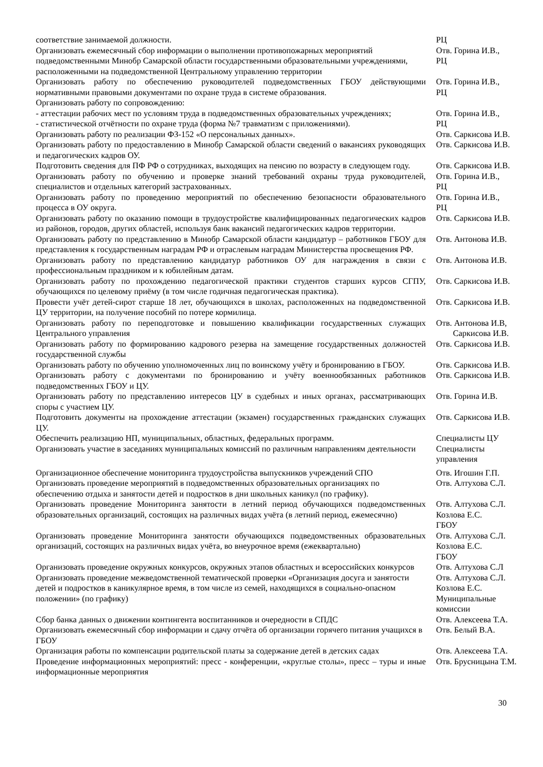| соответствие занимаемой должности. | РЦ |
| Организовать ежемесячный сбор информации о выполнении противопожарных мероприятий подведомственными Минобр Самарской области государственными образовательными учреждениями, расположенными на подведомственной Центральному управлению территории | Отв. Горина И.В., РЦ |
| Организовать работу по обеспечению руководителей подведомственных ГБОУ действующими нормативными правовыми документами по охране труда в системе образования. | Отв. Горина И.В., РЦ |
| Организовать работу по сопровождению: - аттестации рабочих мест по условиям труда в подведомственных образовательных учреждениях; - статистической отчётности по охране труда (форма №7 травматизм с приложениями). | Отв. Горина И.В., РЦ |
| Организовать работу по реализации ФЗ-152 «О персональных данных». | Отв. Саркисова И.В. |
| Организовать работу по предоставлению в Минобр Самарской области сведений о вакансиях руководящих и педагогических кадров ОУ. | Отв. Саркисова И.В. |
| Подготовить сведения для ПФ РФ о сотрудниках, выходящих на пенсию по возрасту в следующем году. | Отв. Саркисова И.В. |
| Организовать работу по обучению и проверке знаний требований охраны труда руководителей, специалистов и отдельных категорий застрахованных. | Отв. Горина И.В., РЦ |
| Организовать работу по проведению мероприятий по обеспечению безопасности образовательного процесса в ОУ округа. | Отв. Горина И.В., РЦ |
| Организовать работу по оказанию помощи в трудоустройстве квалифицированных педагогических кадров из районов, городов, других областей, используя банк вакансий педагогических кадров территории. | Отв. Саркисова И.В. |
| Организовать работу по представлению в Минобр Самарской области кандидатур – работников ГБОУ для представления к государственным наградам РФ и отраслевым наградам Министерства просвещения РФ. | Отв. Антонова И.В. |
| Организовать работу по представлению кандидатур работников ОУ для награждения в связи с профессиональным праздником и к юбилейным датам. | Отв. Антонова И.В. |
| Организовать работу по прохождению педагогической практики студентов старших курсов СГПУ, обучающихся по целевому приёму (в том числе годичная педагогическая практика). | Отв. Саркисова И.В. |
| Провести учёт детей-сирот старше 18 лет, обучающихся в школах, расположенных на подведомственной ЦУ территории, на получение пособий по потере кормилица. | Отв. Саркисова И.В. |
| Организовать работу по переподготовке и повышению квалификации государственных служащих Центрального управления | Отв. Антонова И.В, Саркисова И.В. |
| Организовать работу по формированию кадрового резерва на замещение государственных должностей государственной службы | Отв. Саркисова И.В. |
| Организовать работу по обучению уполномоченных лиц по воинскому учёту и бронированию в ГБОУ. | Отв. Саркисова И.В. |
| Организовать работу с документами по бронированию и учёту военнообязанных работников подведомственных ГБОУ и ЦУ. | Отв. Саркисова И.В. |
| Организовать работу по представлению интересов ЦУ в судебных и иных органах, рассматривающих споры с участием ЦУ. | Отв. Горина И.В. |
| Подготовить документы на прохождение аттестации (экзамен) государственных гражданских служащих ЦУ. | Отв. Саркисова И.В. |
| Обеспечить реализацию НП, муниципальных, областных, федеральных программ. | Специалисты ЦУ |
| Организовать участие в заседаниях муниципальных комиссий по различным направлениям деятельности | Специалисты управления |
| Организационное обеспечение мониторинга трудоустройства выпускников учреждений СПО | Отв. Игошин Г.П. |
| Организовать проведение мероприятий в подведомственных образовательных организациях по обеспечению отдыха и занятости детей и подростков в дни школьных каникул (по графику). | Отв. Алтухова С.Л. |
| Организовать проведение Мониторинга занятости в летний период обучающихся подведомственных образовательных организаций, состоящих на различных видах учёта (в летний период, ежемесячно) | Отв. Алтухова С.Л. Козлова Е.С. ГБОУ |
| Организовать проведение Мониторинга занятости обучающихся подведомственных образовательных организаций, состоящих на различных видах учёта, во внеурочное время (ежеквартально) | Отв. Алтухова С.Л. Козлова Е.С. ГБОУ |
| Организовать проведение окружных конкурсов, окружных этапов областных и всероссийских конкурсов | Отв. Алтухова С.Л |
| Организовать проведение межведомственной тематической проверки «Организация досуга и занятости детей и подростков в каникулярное время, в том числе из семей, находящихся в социально-опасном положении» (по графику) | Отв. Алтухова С.Л. Козлова Е.С. Муниципальные комиссии |
| Сбор банка данных о движении контингента воспитанников и очередности в СПДС | Отв. Алексеева Т.А. |
| Организовать ежемесячный сбор информации и сдачу отчёта об организации горячего питания учащихся в ГБОУ | Отв. Белый В.А. |
| Организация работы по компенсации родительской платы за содержание детей в детских садах | Отв. Алексеева Т.А. |
| Проведение информационных мероприятий: пресс - конференции, «круглые столы», пресс – туры и иные информационные мероприятия | Отв. Брусницына Т.М. |
30